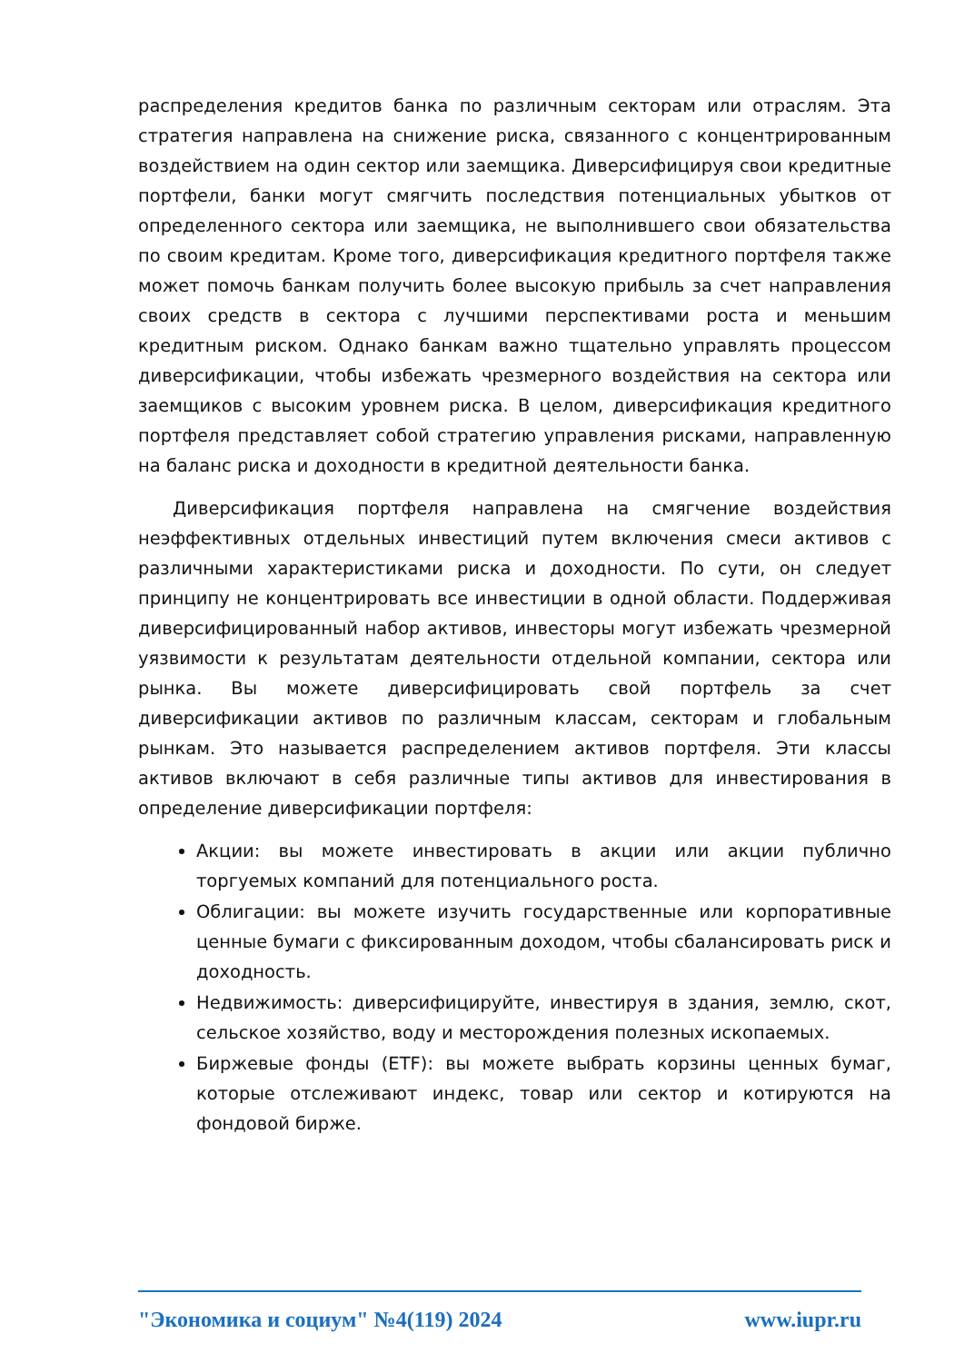распределения кредитов банка по различным секторам или отраслям. Эта стратегия направлена на снижение риска, связанного с концентрированным воздействием на один сектор или заемщика. Диверсифицируя свои кредитные портфели, банки могут смягчить последствия потенциальных убытков от определенного сектора или заемщика, не выполнившего свои обязательства по своим кредитам. Кроме того, диверсификация кредитного портфеля также может помочь банкам получить более высокую прибыль за счет направления своих средств в сектора с лучшими перспективами роста и меньшим кредитным риском. Однако банкам важно тщательно управлять процессом диверсификации, чтобы избежать чрезмерного воздействия на сектора или заемщиков с высоким уровнем риска. В целом, диверсификация кредитного портфеля представляет собой стратегию управления рисками, направленную на баланс риска и доходности в кредитной деятельности банка.
Диверсификация портфеля направлена на смягчение воздействия неэффективных отдельных инвестиций путем включения смеси активов с различными характеристиками риска и доходности. По сути, он следует принципу не концентрировать все инвестиции в одной области. Поддерживая диверсифицированный набор активов, инвесторы могут избежать чрезмерной уязвимости к результатам деятельности отдельной компании, сектора или рынка. Вы можете диверсифицировать свой портфель за счет диверсификации активов по различным классам, секторам и глобальным рынкам. Это называется распределением активов портфеля. Эти классы активов включают в себя различные типы активов для инвестирования в определение диверсификации портфеля:
Акции: вы можете инвестировать в акции или акции публично торгуемых компаний для потенциального роста.
Облигации: вы можете изучить государственные или корпоративные ценные бумаги с фиксированным доходом, чтобы сбалансировать риск и доходность.
Недвижимость: диверсифицируйте, инвестируя в здания, землю, скот, сельское хозяйство, воду и месторождения полезных ископаемых.
Биржевые фонды (ETF): вы можете выбрать корзины ценных бумаг, которые отслеживают индекс, товар или сектор и котируются на фондовой бирже.
"Экономика и социум" №4(119) 2024 www.iupr.ru